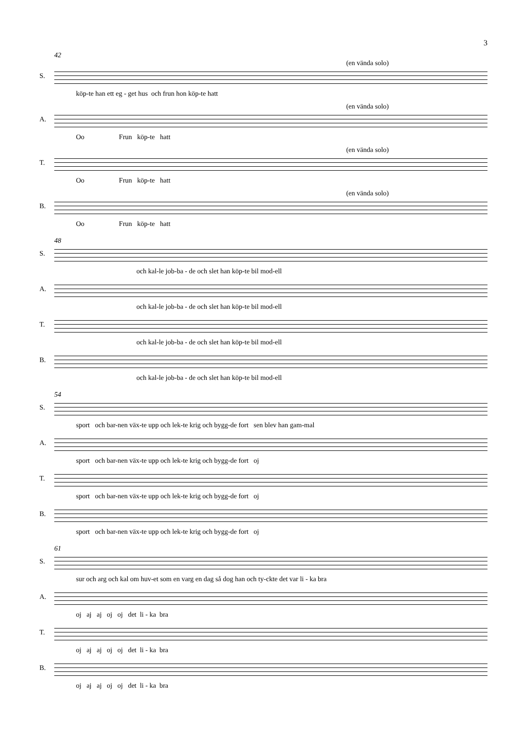3
42
(en vända solo)
S.
köp-te han ett eg - get hus och frun hon köp-te hatt
(en vända solo)
A.
Oo Frun köp-te hatt
(en vända solo)
T.
Oo Frun köp-te hatt
(en vända solo)
B.
Oo Frun köp-te hatt
48
S.
och kal-le job-ba - de och slet han köp-te bil mod-ell
A.
och kal-le job-ba - de och slet han köp-te bil mod-ell
T.
och kal-le job-ba - de och slet han köp-te bil mod-ell
B.
och kal-le job-ba - de och slet han köp-te bil mod-ell
54
S.
sport och bar-nen väx-te upp och lek-te krig och bygg-de fort sen blev han gam-mal
A.
sport och bar-nen väx-te upp och lek-te krig och bygg-de fort oj
T.
sport och bar-nen väx-te upp och lek-te krig och bygg-de fort oj
B.
sport och bar-nen väx-te upp och lek-te krig och bygg-de fort oj
61
S.
sur och arg och kal om huv-et som en varg en dag så dog han och ty-ckte det var li - ka bra
A.
oj aj aj oj oj det li - ka bra
T.
oj aj aj oj oj det li - ka bra
B.
oj aj aj oj oj det li - ka bra